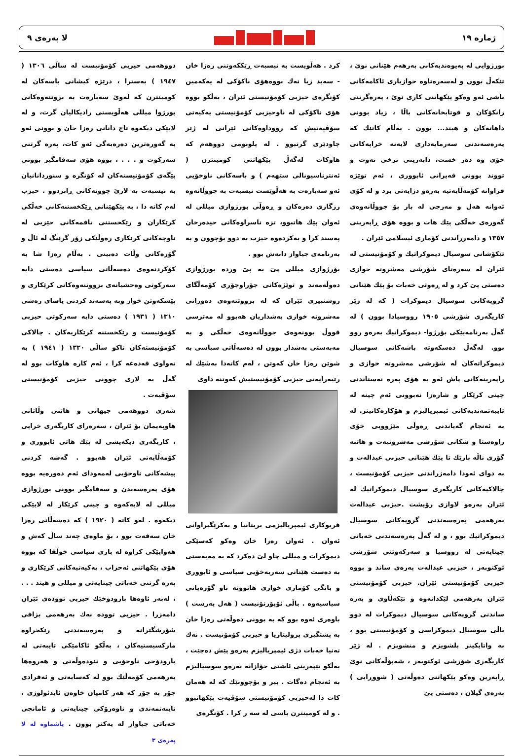ژمارە ١٩ لا پەرەی ٩
بورژوایی لە پەیوەندیەکانی بەرهەم هێنانی نوێ ، تێکەڵ بوون و لەسەرەتاوە خوازیاری ئاکامەکانی باشی ئەو وەکو پێکهاتنی کاری نوێ ، پەرەگرتنی زانکۆکان و قوتابخانەکانی باڵا ، زیاد بوونی داهاتەکان و هیتد... بوون . بەڵام کاتێك کە پەرەسەندنی سەرمایەداری لایەنە خراپەکانی خۆی وە دەر خست، دابەزینی نرخی نەوت و تووند بوونی قەیرانی ئابووری ، ئەم توێژە فراوانە کۆمەڵایەتیە بەرەو دژایەتی برد و لە کۆی ئەوانە هەل و مەرجی لە بار بۆ جووڵانەوەی گەورەی خەڵکی پێك هات و بووە هۆی ڕاپەرینی ١٣٥٧ و دامەزراندنی کۆماری ئیسلامی ئێران .
تێکۆشانی سوسیال دیموکراتیك و کۆمۆنیستی لە ئێران لە سەرەتای شۆرشی مەشروتە خوازی دەستی پێ کرد و لە ڕەوتی خەبات بۆ پێك هێنانی گروپەکانی سوسیال دیموکرات ( کە لە ژێر کاریگەری شۆرشی ١٩٠٥ رووسیادا بوون ) لە گەڵ بەرنامەیێکی بۆرژوا- دیموکراتیك بەرەو روو بوو. لەگەڵ دەسکەوتە باشەکانی سوسیال دیموکراتەکان لە شۆرشی مەشروتە خوازی و راپەرینەکانی پاش ئەو بە هۆی پەرە نەستاندنی چینی کرێکار و شارەزا نەبوونی ئەم چینە لە تایبەتمەندیەکانی ئیمپریالیزم و هۆکارەکانیتر. لە بە ئەنجام گەیاندنی ڕەوڵی مێژوویی خۆی راوەستا و شکانی شۆرشی مەشروتیەت و هاتنە گۆری ناڵە بارێك تا پێك هێنانی حیزبی عیدالەت و بە دوای ئەودا دامەزراندنی حیزبی کۆمۆنیست ، چالاکیەکانی کاریگەری سوسیال دیموکراتیك لە ئێران بەرەو لاوازی رۆیشت .حیزبی عیدالەت بەرهەمی پەرەسەندنی گروپەکانی سوسیال دیموکراتیك بوو ، و لە گەڵ پەرەسەندنی خەباتی چینایەتی لە رووسیا و سەرکەوتنی شۆرشی ئوکتوبەر ، حیزبی عیدالەت پەرەی ساند و بووە حیزبی کۆمۆنیستی ئێران. حیزبی کۆمۆنیستی ئێران بەرهەمی لێکدانەوە و تێکەڵاوی و پەرە ساندنی گروپەکانی سوسیال دیموکرات لە دوو باڵی سوسیال دیموکراسی و کۆمۆنیستی بوو ، بە واتایکیتر بلشویزم و منشویزم . لە ژێر کاریگەری شۆرشی ئوکتوبەر ، شەپۆڵەکانی نوێ ڕاپەرین وەکو پێکهاتنی دەوڵەتی ( شووڕایی ) بەرەی گیلان ، دەستی پێ
کرد . هەڵویست بە نیسبەت ڕێککەوتنی رەزا خان - سەید زیا نەك بووەهۆی ناکۆکی لە یەکەمین کۆنگرەی حیزبی کۆمۆنیستی ئێران ، بەڵکو بووە هۆی ناکۆکی لە ناوحیزبی کۆمۆنیستی یەکیەتی سۆڤیەتیش کە رووداوەکانی ئێرانی لە ژێر چاودێری گرتبوو . لە پلونومی دووهەم کە هاوکات لەگەڵ پێکهاتنی کومینترن ( ئەنترناسیونالی سێهەم ) و باسەکانی ناوخۆیی ئەو سەبارەت بە هەڵوێست نیسبەت بە جووڵانەوە رزگاری دەرەکان و ڕەوڵی بورژوازی میللی لە ئەوان پێك هاتبوو، تزە ناسراوەکانی حیدەرخان پەسند کرا و بەکردەوە حیزب بە دوو بۆچوون و بە بەرنامەی جیاواز دابەش بوو .
بۆرژوازی میللی پێ بە پێ وردە بورژوازی دەوڵەمەند و توێژەکانی جۆراوجۆری کۆمەڵگای روشنبیری ئێران کە لە بزووتنەوەی دەورانی مەشروتە خوازی بەشداریان هەبوو لە مەترسی قووڵ بوونەوەی جووڵانەوەی خەڵکی و بە مەبەستی بەشدار بوون لە دەسەڵاتی سیاسی بە شوێن رەزا خان کەوتن ، لەم کاتەدا بەشێك لە رێبەرایەتی حیزبی کۆمۆنیستیش کەوتنە داوی
فریوکاری ئیمپریالیزمی بریتانیا و بەکرێگیراوانی ئەوان . ئەوان رەزا خان وەکو کەسێکی دیموکرات و میللی چاو لێ دەکرد کە بە مەبەستی بە دەست هێنانی سەربەخۆیی سیاسی و ئابووری و بانگی کۆماری خوازی هاتووتە ناو گۆرەپانی سیاسیەوە . باڵی ئۆپۆرتۆنیست ( هەل پەرست ) باوەری ئەوە بوو کە بە بوونی دەوڵەتی رەزا خان بە پشتگیری پرولیتاریا و حیزبی کۆمۆنیست . نەك تەنیا خەبات دژی ئیمپریالیزم بەرەو پێش دەچێت ، بەڵکو تێپەرینی ئاشتی خۆازانە بەرەو سوسیالیزم بە ئەنجام دەگات . بیر و بۆچوونێك کە لە هەمان کات دا لەحیزبی کۆمۆنیستی سۆڤیەت پێکهاتبوو . و لە کومینترن باسی لە سە ر کرا . کۆنگرەی
دووهەمی حیزبی کۆمۆنیست لە ساڵی ١٣٠٦ ( ١٩٤٧ ) بەسترا ، درێژە کیشانی باسەکان لە کومینترن کە لەوێ سەبارەت بە بزوتنەوەکانی بورژوا میللی هەڵویستی رادیکالیان گرت، و لە لایێکی دیکەوە تاج دانانی رەزا خان و بوونی ئەو بە گەورەترین دەرەبەگی ئەو کات، پەرە گرتنی سەرکوت و . . . ، بووە هۆی سەقامگیر بوونی پێگەی کۆمۆنیستەکان لە کۆنگرە و سنوردانانیان بە نیسبەت بە لارێ چوونەکانی ڕابردوو . حیزب لەم کاتە دا ، بە پێکهێنانی ڕێکخستنەکانی خەڵکی کرێکاران و رێکخستنی تاقمەکانی حێزبی لە ناوچەکانی کرێکاری رەوڵێکی زۆر گرێنگ لە ئاڵ و گۆرەکانی وڵات دەبینی . بەڵام رەزا شا بە کۆکردنەوەی دەسەڵاتی سیاسی دەستی دایە سەرکوتی وەحشیانەی بزووتنەوەکانی کرێکاری و پێشکەوتن خواز وبە پەسەند کردنی یاسای رەشی ١٣١٠ ( ١٩٣١ ) دەستی دایە سەرکوتی حیزبی کۆمۆنیست و رێکخستنە کرێکاریەکان . چالاکی کۆمۆنیستەکان تاکو ساڵی ١٣٢٠ ( ١٩٤١ ) بە تەواوی قەدەغە کرا ، ئەم کارە هاوکات بوو لە گەڵ بە لاری چوونی حیزبی کۆمۆنیستی سۆڤیەت .
شەری دووهەمی جیهانی و هاتنی وڵاتانی هاوپەیمان بۆ ئێران ، سەرەرای کاریگەری خراپی ، کاریگەری دیکەیشی لە پێك هاتی ئابووری و کۆمەڵایەتی ئێران هەبوو . گەشە کردنی پیشەکانی ناوخۆیی لەمەودای ئەم دەورەیە بووە هۆی پەرەسەندن و سەقامگیر بوونی بورژوازی میللی لە لایەکەوە و چینی کرێکار لە لایێکی دیکەوە . لەو کاتە ( ١٩٢٠ ) کە دەسەڵاتی رەزا خان سەقەت بوو ، بۆ ماوەی چەند ساڵ کەش و هەوایێکی کراوە لە باری سیاسی خوڵقا کە بووە هۆی پێکهاتنی ئەحزاب ، یەکیەتیەکانی کرێکاری و پەرە گرتنی خەباتی چینایەتی و میللی و هیتد . . . ، لەبەر ئاوەها بارودوخێك حیزبی توودەی ئێران دامەزرا . حیزبی توودە نەك بەرهەمی بزافی شۆرشگێرانە و پەرەسەندنی رێکخراوە مارکسیستیەکان ، بەڵکو ئاکامێکی تایبەتی لە بارودۆخی ناوخۆیی و نێودەوڵەتی و هەروەها بەرهەمی کۆمەڵێك بوو لە کەسایەتی و ئەفرادی جۆر بە جۆر کە هەر کامیان خاوەن ئایدئولوژی ، تایبەتمەندی و ناوەرۆکی چینایەتی و ئامانجی خەباتی جیاواز لە یەکتر بوون . پاشماوە لە لا پەرەی ٣